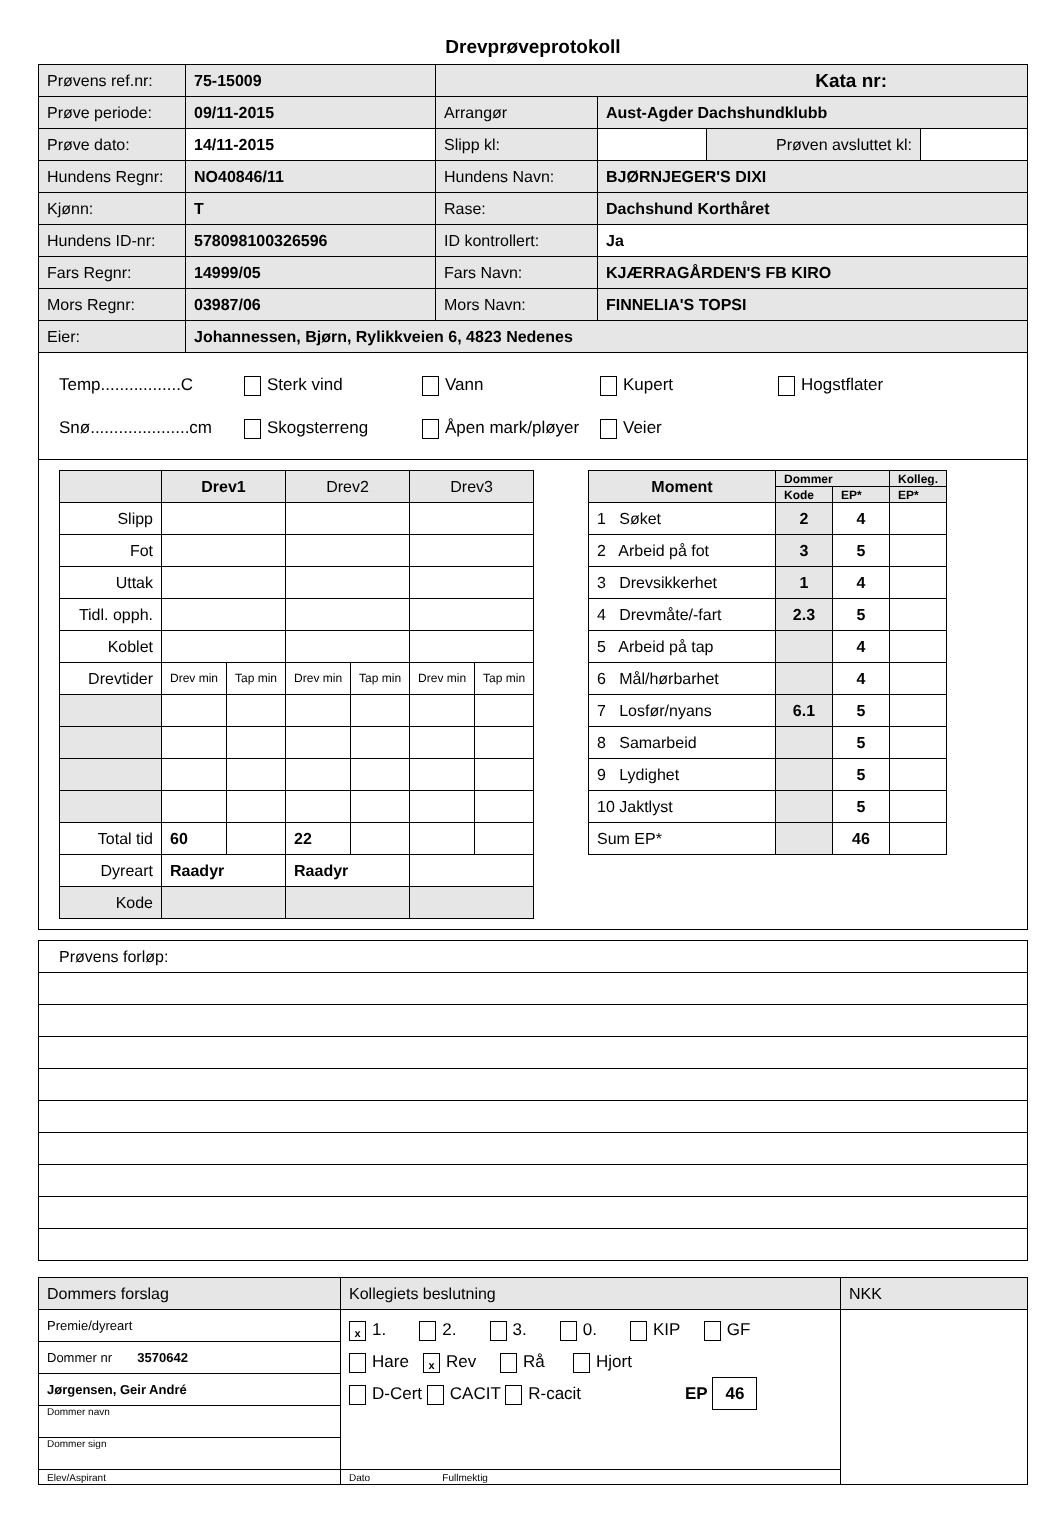Drevprøveprotokoll
| Prøvens ref.nr: | 75-15009 | Kata nr: | | | |
| Prøve periode: | 09/11-2015 | Arrangør | Aust-Agder Dachshundklubb | | |
| Prøve dato: | 14/11-2015 | Slipp kl: | | Prøven avsluttet kl: | |
| Hundens Regnr: | NO40846/11 | Hundens Navn: | BJØRNJEGER'S DIXI | | |
| Kjønn: | T | Rase: | Dachshund Korthåret | | |
| Hundens ID-nr: | 578098100326596 | ID kontrollert: | Ja | | |
| Fars Regnr: | 14999/05 | Fars Navn: | KJÆRRAGÅRDEN'S FB KIRO | | |
| Mors Regnr: | 03987/06 | Mors Navn: | FINNELIA'S TOPSI | | |
| Eier: | Johannessen, Bjørn, Rylikkveien 6, 4823 Nedenes | | | | |
Temp.................C Sterk vind Vann Kupert Hogstflater
Snø.....................cm Skogsterreng Åpen mark/pløyer Veier
| | Drev1 | | Drev2 | | Drev3 | |
| Slipp | | | | | | |
| Fot | | | | | | |
| Uttak | | | | | | |
| Tidl. opph. | | | | | | |
| Koblet | | | | | | |
| Drevtider | Drev min | Tap min | Drev min | Tap min | Drev min | Tap min |
| Total tid | 60 | | 22 | | | |
| Dyreart | Raadyr | | Raadyr | | | |
| Kode | | | | | | |
| Moment | Dommer | | Kolleg. |
| --- | --- | --- | --- |
| | Kode | EP* | EP* |
| 1 Søket | 2 | 4 | |
| 2 Arbeid på fot | 3 | 5 | |
| 3 Drevsikkerhet | 1 | 4 | |
| 4 Drevmåte/-fart | 2.3 | 5 | |
| 5 Arbeid på tap | | 4 | |
| 6 Mål/hørbarhet | | 4 | |
| 7 Losfør/nyans | 6.1 | 5 | |
| 8 Samarbeid | | 5 | |
| 9 Lydighet | | 5 | |
| 10 Jaktlyst | | 5 | |
| Sum EP* | | 46 | |
| Prøvens forløp: |
| Dommers forslag | Kollegiets beslutning | NKK |
| Premie/dyreart | x 1. 2. 3. 0. KIP GF Hare x Rev Rå Hjort D-Cert CACIT R-cacit EP 46 | |
| Dommer nr 3570642 | | |
| Jørgensen, Geir André | | |
| Dommer navn | | |
| Dommer sign | | |
| Elev/Aspirant | Dato Fullmektig | |